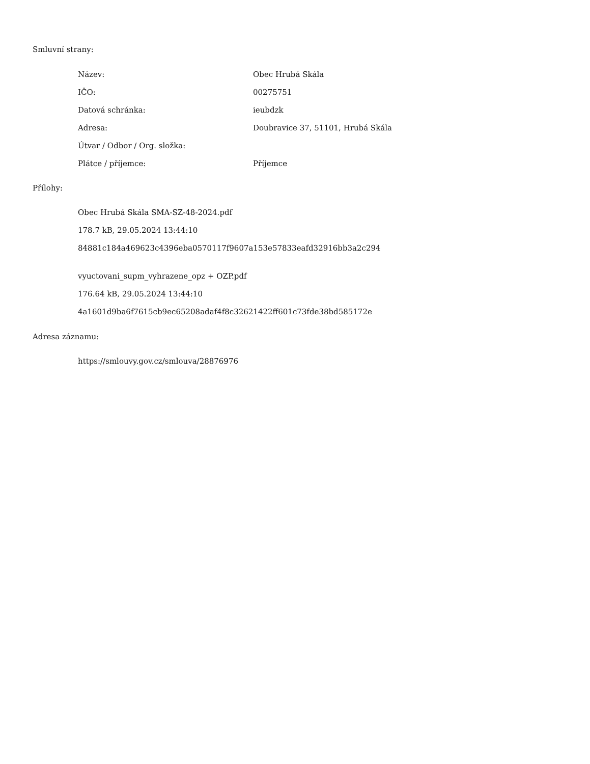Smluvní strany:
| Název: | Obec Hrubá Skála |
| IČO: | 00275751 |
| Datová schránka: | ieubdzk |
| Adresa: | Doubravice 37, 51101, Hrubá Skála |
| Útvar / Odbor / Org. složka: | |
| Plátce / příjemce: | Příjemce |
Přílohy:
Obec Hrubá Skála SMA-SZ-48-2024.pdf
178.7 kB, 29.05.2024 13:44:10
84881c184a469623c4396eba0570117f9607a153e57833eafd32916bb3a2c294
vyuctovani_supm_vyhrazene_opz + OZP.pdf
176.64 kB, 29.05.2024 13:44:10
4a1601d9ba6f7615cb9ec65208adaf4f8c32621422ff601c73fde38bd585172e
Adresa záznamu:
https://smlouvy.gov.cz/smlouva/28876976